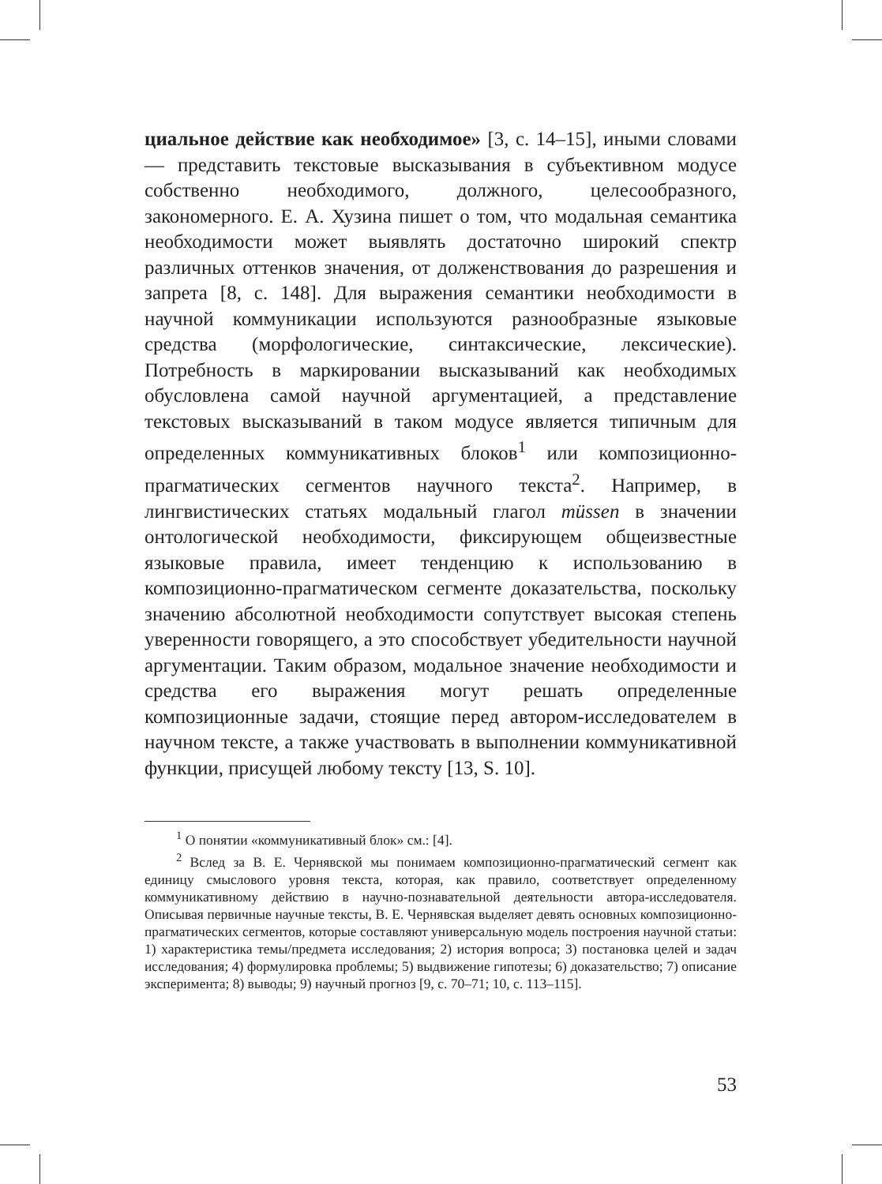циальное действие как необходимое» [3, с. 14–15], иными словами — представить текстовые высказывания в субъективном модусе собственно необходимого, должного, целесообразного, закономерного. Е. А. Хузина пишет о том, что модальная семантика необходимости может выявлять достаточно широкий спектр различных оттенков значения, от долженствования до разрешения и запрета [8, с. 148]. Для выражения семантики необходимости в научной коммуникации используются разнообразные языковые средства (морфологические, синтаксические, лексические). Потребность в маркировании высказываний как необходимых обусловлена самой научной аргументацией, а представление текстовых высказываний в таком модусе является типичным для определенных коммуникативных блоков<sup>1</sup> или композиционно-прагматических сегментов научного текста<sup>2</sup>. Например, в лингвистических статьях модальный глагол müssen в значении онтологической необходимости, фиксирующем общеизвестные языковые правила, имеет тенденцию к использованию в композиционно-прагматическом сегменте доказательства, поскольку значению абсолютной необходимости сопутствует высокая степень уверенности говорящего, а это способствует убедительности научной аргументации. Таким образом, модальное значение необходимости и средства его выражения могут решать определенные композиционные задачи, стоящие перед автором-исследователем в научном тексте, а также участвовать в выполнении коммуникативной функции, присущей любому тексту [13, S. 10].
<sup>1</sup> О понятии «коммуникативный блок» см.: [4].
<sup>2</sup> Вслед за В. Е. Чернявской мы понимаем композиционно-прагматический сегмент как единицу смыслового уровня текста, которая, как правило, соответствует определенному коммуникативному действию в научно-познавательной деятельности автора-исследователя. Описывая первичные научные тексты, В. Е. Чернявская выделяет девять основных композиционно-прагматических сегментов, которые составляют универсальную модель построения научной статьи: 1) характеристика темы/предмета исследования; 2) история вопроса; 3) постановка целей и задач исследования; 4) формулировка проблемы; 5) выдвижение гипотезы; 6) доказательство; 7) описание эксперимента; 8) выводы; 9) научный прогноз [9, с. 70–71; 10, с. 113–115].
53